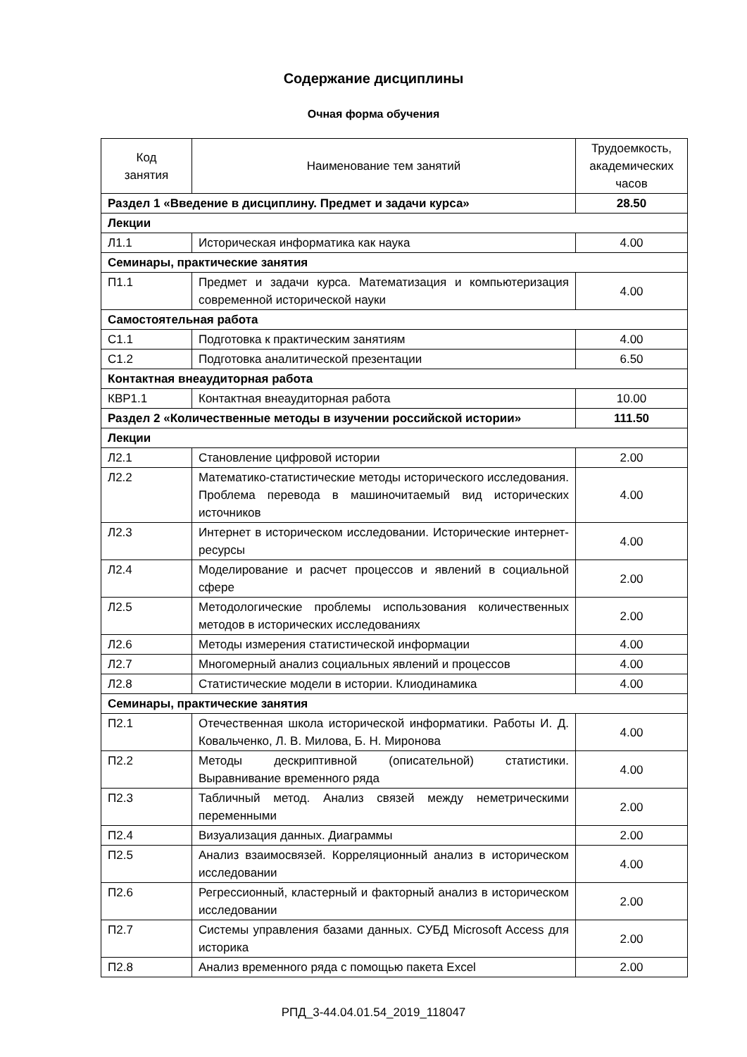Содержание дисциплины
Очная форма обучения
| Код занятия | Наименование тем занятий | Трудоемкость, академических часов |
| --- | --- | --- |
| Раздел 1 «Введение в дисциплину. Предмет и задачи курса» | | 28.50 |
| Лекции | | |
| Л1.1 | Историческая информатика как наука | 4.00 |
| Семинары, практические занятия | | |
| П1.1 | Предмет и задачи курса. Математизация и компьютеризация современной исторической науки | 4.00 |
| Самостоятельная работа | | |
| С1.1 | Подготовка к практическим занятиям | 4.00 |
| С1.2 | Подготовка аналитической презентации | 6.50 |
| Контактная внеаудиторная работа | | |
| КВР1.1 | Контактная внеаудиторная работа | 10.00 |
| Раздел 2 «Количественные методы в изучении российской истории» | | 111.50 |
| Лекции | | |
| Л2.1 | Становление цифровой истории | 2.00 |
| Л2.2 | Математико-статистические методы исторического исследования. Проблема перевода в машиночитаемый вид исторических источников | 4.00 |
| Л2.3 | Интернет в историческом исследовании. Исторические интернет-ресурсы | 4.00 |
| Л2.4 | Моделирование и расчет процессов и явлений в социальной сфере | 2.00 |
| Л2.5 | Методологические проблемы использования количественных методов в исторических исследованиях | 2.00 |
| Л2.6 | Методы измерения статистической информации | 4.00 |
| Л2.7 | Многомерный анализ социальных явлений и процессов | 4.00 |
| Л2.8 | Статистические модели в истории. Клиодинамика | 4.00 |
| Семинары, практические занятия | | |
| П2.1 | Отечественная школа исторической информатики. Работы И. Д. Ковальченко, Л. В. Милова, Б. Н. Миронова | 4.00 |
| П2.2 | Методы дескриптивной (описательной) статистики. Выравнивание временного ряда | 4.00 |
| П2.3 | Табличный метод. Анализ связей между неметрическими переменными | 2.00 |
| П2.4 | Визуализация данных. Диаграммы | 2.00 |
| П2.5 | Анализ взаимосвязей. Корреляционный анализ в историческом исследовании | 4.00 |
| П2.6 | Регрессионный, кластерный и факторный анализ в историческом исследовании | 2.00 |
| П2.7 | Системы управления базами данных. СУБД Microsoft Access для историка | 2.00 |
| П2.8 | Анализ временного ряда с помощью пакета Excel | 2.00 |
РПД_3-44.04.01.54_2019_118047